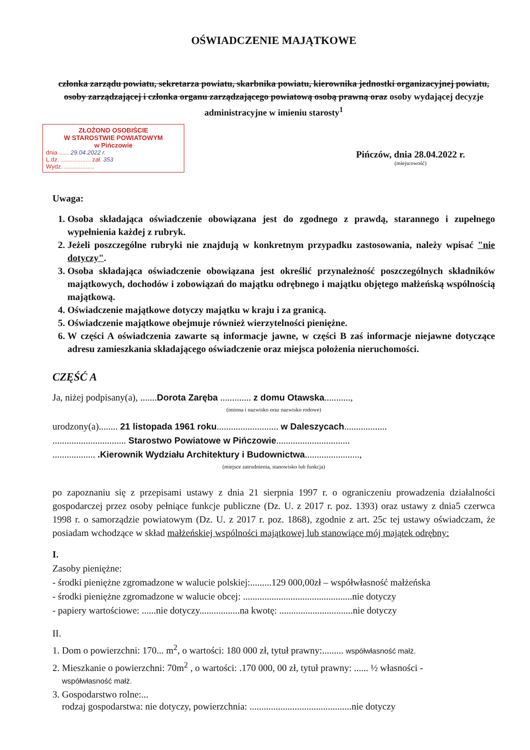OŚWIADCZENIE MAJĄTKOWE
członka zarządu powiatu, sekretarza powiatu, skarbnika powiatu, kierownika jednostki organizacyjnej powiatu, osoby zarządzającej i członka organu zarządzającego powiatową osobą prawną oraz osoby wydającej decyzje administracyjne w imieniu starosty<sup>1</sup>
ZŁOŻONO OSOBIŚCIE
W STAROSTWIE POWIATOWYM
w Pińczowie
dnia ...... 29.04.2022 r.
L.dz. .................. zał. 353
Wydz. ..................
Pińczów, dnia 28.04.2022 r.
(miejscowość)
Uwaga:
1. Osoba składająca oświadczenie obowiązana jest do zgodnego z prawdą, starannego i zupełnego wypełnienia każdej z rubryk.
2. Jeżeli poszczególne rubryki nie znajdują w konkretnym przypadku zastosowania, należy wpisać "nie dotyczy".
3. Osoba składająca oświadczenie obowiązana jest określić przynależność poszczególnych składników majątkowych, dochodów i zobowiązań do majątku odrębnego i majątku objętego małżeńską wspólnością majątkową.
4. Oświadczenie majątkowe dotyczy majątku w kraju i za granicą.
5. Oświadczenie majątkowe obejmuje również wierzytelności pieniężne.
6. W części A oświadczenia zawarte są informacje jawne, w części B zaś informacje niejawne dotyczące adresu zamieszkania składającego oświadczenie oraz miejsca położenia nieruchomości.
CZĘŚĆ A
Ja, niżej podpisany(a), .......Dorota Zaręba ............. z domu Otawska...........,
(imiona i nazwisko oraz nazwisko rodowe)
urodzony(a)........ 21 listopada 1961 roku.......................... w Daleszycach..................
............................... Starostwo Powiatowe w Pińczowie...............................
.................. .Kierownik Wydziału Architektury i Budownictwa.......................,
(miejsce zatrudnienia, stanowisko lub funkcja)
po zapoznaniu się z przepisami ustawy z dnia 21 sierpnia 1997 r. o ograniczeniu prowadzenia działalności gospodarczej przez osoby pełniące funkcje publiczne (Dz. U. z 2017 r. poz. 1393) oraz ustawy z dnia5 czerwca 1998 r. o samorządzie powiatowym (Dz. U. z 2017 r. poz. 1868), zgodnie z art. 25c tej ustawy oświadczam, że posiadam wchodzące w skład małżeńskiej wspólności majątkowej lub stanowiące mój majątek odrębny:
I.
Zasoby pieniężne:
- środki pieniężne zgromadzone w walucie polskiej:.........129 000,00zł – współwłasność małżeńska
- środki pieniężne zgromadzone w walucie obcej: ..............................................nie dotyczy
- papiery wartościowe: ......nie dotyczy.................na kwotę: ...............................nie dotyczy
II.
1. Dom o powierzchni: 170... m<sup>2</sup>, o wartości: 180 000 zł, tytuł prawny:......... współwłasność małż.
2. Mieszkanie o powierzchni: 70m<sup>2</sup> , o wartości: .170 000, 00 zł, tytuł prawny: ...... ½ własności -
współwłasność małż.
3. Gospodarstwo rolne:...
rodzaj gospodarstwa: nie dotyczy, powierzchnia: ...........................................nie dotyczy